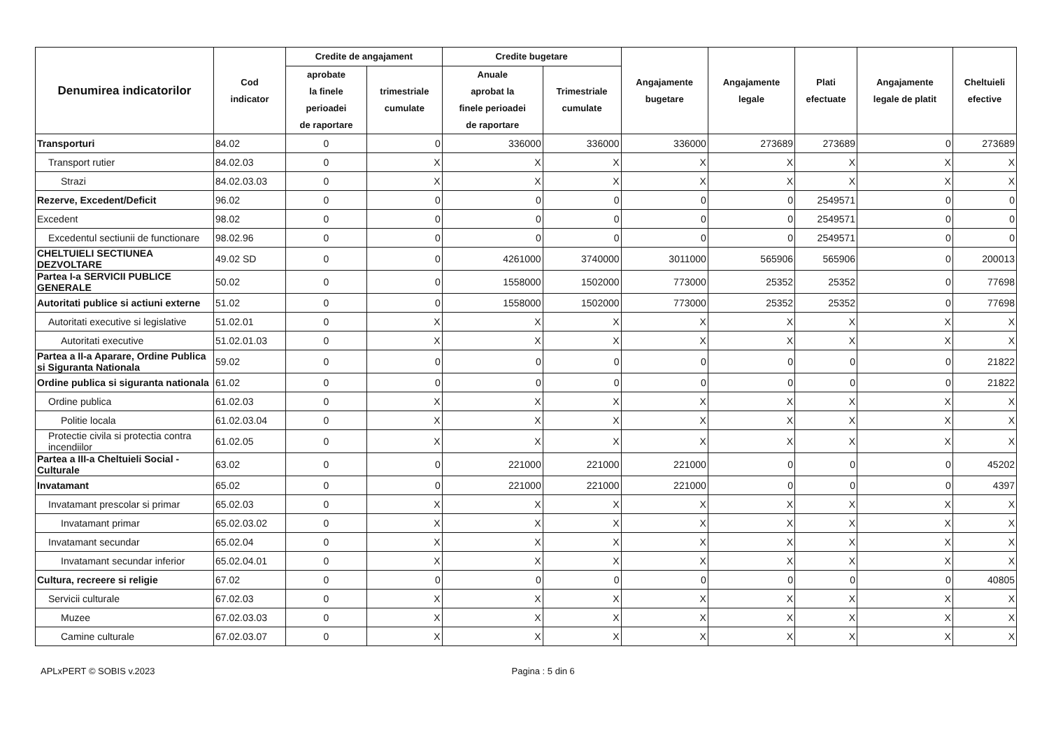| Denumirea indicatorilor | Cod indicator | Credite de angajament | | Credite bugetare | | Angajamente bugetare | Angajamente legale | Plati efectuate | Angajamente legale de platit | Cheltuieli efective |
| --- | --- | --- | --- | --- | --- | --- | --- | --- | --- | --- |
| | | aprobate la finele perioadei de raportare | trimestriale cumulate | Anuale aprobat la finele perioadei de raportare | Trimestriale cumulate | | | | | |
| Transporturi | 84.02 | 0 | 0 | 336000 | 336000 | 336000 | 273689 | 273689 | 0 | 273689 |
| Transport rutier | 84.02.03 | 0 | X | X | X | X | X | X | X | X |
| Strazi | 84.02.03.03 | 0 | X | X | X | X | X | X | X | X |
| Rezerve, Excedent/Deficit | 96.02 | 0 | 0 | 0 | 0 | 0 | 0 | 2549571 | 0 | 0 |
| Excedent | 98.02 | 0 | 0 | 0 | 0 | 0 | 0 | 2549571 | 0 | 0 |
| Excedentul sectiunii de functionare | 98.02.96 | 0 | 0 | 0 | 0 | 0 | 0 | 2549571 | 0 | 0 |
| CHELTUIELI SECTIUNEA DEZVOLTARE | 49.02 SD | 0 | 0 | 4261000 | 3740000 | 3011000 | 565906 | 565906 | 0 | 200013 |
| Partea I-a SERVICII PUBLICE GENERALE | 50.02 | 0 | 0 | 1558000 | 1502000 | 773000 | 25352 | 25352 | 0 | 77698 |
| Autoritati publice si actiuni externe | 51.02 | 0 | 0 | 1558000 | 1502000 | 773000 | 25352 | 25352 | 0 | 77698 |
| Autoritati executive si legislative | 51.02.01 | 0 | X | X | X | X | X | X | X | X |
| Autoritati executive | 51.02.01.03 | 0 | X | X | X | X | X | X | X | X |
| Partea a II-a Aparare, Ordine Publica si Siguranta Nationala | 59.02 | 0 | 0 | 0 | 0 | 0 | 0 | 0 | 0 | 21822 |
| Ordine publica si siguranta nationala | 61.02 | 0 | 0 | 0 | 0 | 0 | 0 | 0 | 0 | 21822 |
| Ordine publica | 61.02.03 | 0 | X | X | X | X | X | X | X | X |
| Politie locala | 61.02.03.04 | 0 | X | X | X | X | X | X | X | X |
| Protectie civila si protectia contra incendiilor | 61.02.05 | 0 | X | X | X | X | X | X | X | X |
| Partea a III-a Cheltuieli Social - Culturale | 63.02 | 0 | 0 | 221000 | 221000 | 221000 | 0 | 0 | 0 | 45202 |
| Invatamant | 65.02 | 0 | 0 | 221000 | 221000 | 221000 | 0 | 0 | 0 | 4397 |
| Invatamant prescolar si primar | 65.02.03 | 0 | X | X | X | X | X | X | X | X |
| Invatamant primar | 65.02.03.02 | 0 | X | X | X | X | X | X | X | X |
| Invatamant secundar | 65.02.04 | 0 | X | X | X | X | X | X | X | X |
| Invatamant secundar inferior | 65.02.04.01 | 0 | X | X | X | X | X | X | X | X |
| Cultura, recreere si religie | 67.02 | 0 | 0 | 0 | 0 | 0 | 0 | 0 | 0 | 40805 |
| Servicii culturale | 67.02.03 | 0 | X | X | X | X | X | X | X | X |
| Muzee | 67.02.03.03 | 0 | X | X | X | X | X | X | X | X |
| Camine culturale | 67.02.03.07 | 0 | X | X | X | X | X | X | X | X |
APLxPERT © SOBIS v.2023 Pagina : 5 din 6